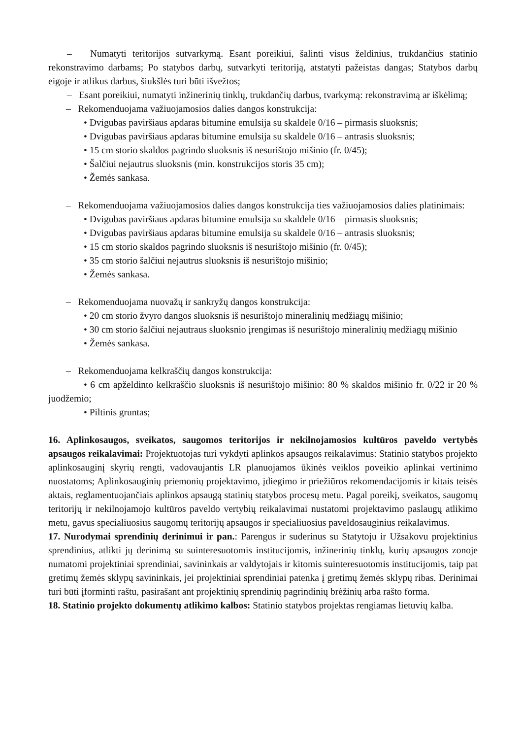– Numatyti teritorijos sutvarkymą. Esant poreikiui, šalinti visus želdinius, trukdančius statinio rekonstravimo darbams; Po statybos darbų, sutvarkyti teritoriją, atstatyti pažeistas dangas; Statybos darbų eigoje ir atlikus darbus, šiukšlės turi būti išvežtos;
– Esant poreikiui, numatyti inžinerinių tinklų, trukdančių darbus, tvarkymą: rekonstravimą ar iškėlimą;
– Rekomenduojama važiuojamosios dalies dangos konstrukcija:
• Dvigubas paviršiaus apdaras bitumine emulsija su skaldele 0/16 – pirmasis sluoksnis;
• Dvigubas paviršiaus apdaras bitumine emulsija su skaldele 0/16 – antrasis sluoksnis;
• 15 cm storio skaldos pagrindo sluoksnis iš nesurištojo mišinio (fr. 0/45);
• Šalčiui nejautrus sluoksnis (min. konstrukcijos storis 35 cm);
• Žemės sankasa.
– Rekomenduojama važiuojamosios dalies dangos konstrukcija ties važiuojamosios dalies platinimais:
• Dvigubas paviršiaus apdaras bitumine emulsija su skaldele 0/16 – pirmasis sluoksnis;
• Dvigubas paviršiaus apdaras bitumine emulsija su skaldele 0/16 – antrasis sluoksnis;
• 15 cm storio skaldos pagrindo sluoksnis iš nesurištojo mišinio (fr. 0/45);
• 35 cm storio šalčiui nejautrus sluoksnis iš nesurištojo mišinio;
• Žemės sankasa.
– Rekomenduojama nuovažų ir sankryžų dangos konstrukcija:
• 20 cm storio žvyro dangos sluoksnis iš nesurištojo mineralinių medžiagų mišinio;
• 30 cm storio šalčiui nejautraus sluoksnio įrengimas iš nesurištojo mineralinių medžiagų mišinio
• Žemės sankasa.
– Rekomenduojama kelkraščių dangos konstrukcija:
• 6 cm apželdinto kelkraščio sluoksnis iš nesurištojo mišinio: 80 % skaldos mišinio fr. 0/22 ir 20 % juodžemio;
• Piltinis gruntas;
16. Aplinkosaugos, sveikatos, saugomos teritorijos ir nekilnojamosios kultūros paveldo vertybės apsaugos reikalavimai: Projektuotojas turi vykdyti aplinkos apsaugos reikalavimus: Statinio statybos projekto aplinkosauginį skyrių rengti, vadovaujantis LR planuojamos ūkinės veiklos poveikio aplinkai vertinimo nuostatoms; Aplinkosauginių priemonių projektavimo, įdiegimo ir priežiūros rekomendacijomis ir kitais teisės aktais, reglamentuojančiais aplinkos apsaugą statinių statybos procesų metu. Pagal poreikį, sveikatos, saugomų teritorijų ir nekilnojamojo kultūros paveldo vertybių reikalavimai nustatomi projektavimo paslaugų atlikimo metu, gavus specialiuosius saugomų teritorijų apsaugos ir specialiuosius paveldosauginius reikalavimus.
17. Nurodymai sprendinių derinimui ir pan.: Parengus ir suderinus su Statytoju ir Užsakovu projektinius sprendinius, atlikti jų derinimą su suinteresuotomis institucijomis, inžinerinių tinklų, kurių apsaugos zonoje numatomi projektiniai sprendiniai, savininkais ar valdytojais ir kitomis suinteresuotomis institucijomis, taip pat gretimų žemės sklypų savininkais, jei projektiniai sprendiniai patenka į gretimų žemės sklypų ribas. Derinimai turi būti įforminti raštu, pasirašant ant projektinių sprendinių pagrindinių brėžinių arba rašto forma.
18. Statinio projekto dokumentų atlikimo kalbos: Statinio statybos projektas rengiamas lietuvių kalba.